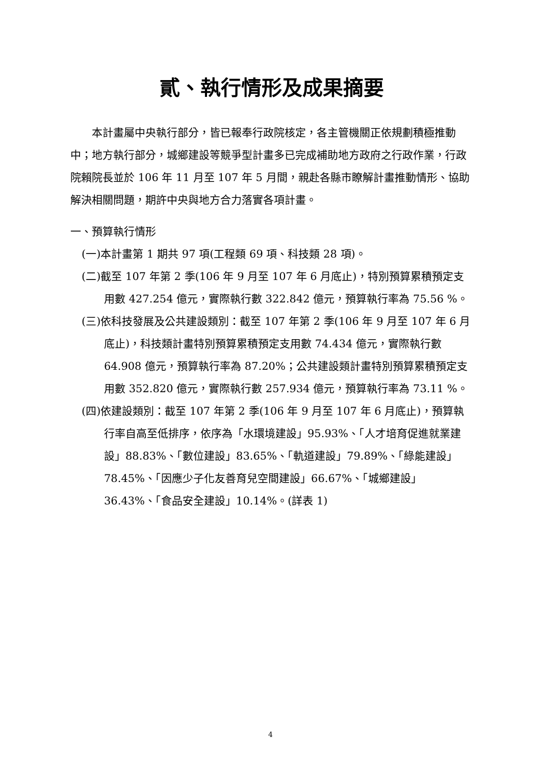貳、執行情形及成果摘要
本計畫屬中央執行部分，皆已報奉行政院核定，各主管機關正依規劃積極推動中；地方執行部分，城鄉建設等競爭型計畫多已完成補助地方政府之行政作業，行政院賴院長並於 106 年 11 月至 107 年 5 月間，親赴各縣市瞭解計畫推動情形、協助解決相關問題，期許中央與地方合力落實各項計畫。
一、預算執行情形
(一)本計畫第 1 期共 97 項(工程類 69 項、科技類 28 項)。
(二)截至 107 年第 2 季(106 年 9 月至 107 年 6 月底止)，特別預算累積預定支用數 427.254 億元，實際執行數 322.842 億元，預算執行率為 75.56 %。
(三)依科技發展及公共建設類別：截至 107 年第 2 季(106 年 9 月至 107 年 6 月底止)，科技類計畫特別預算累積預定支用數 74.434 億元，實際執行數 64.908 億元，預算執行率為 87.20%；公共建設類計畫特別預算累積預定支用數 352.820 億元，實際執行數 257.934 億元，預算執行率為 73.11 %。
(四)依建設類別：截至 107 年第 2 季(106 年 9 月至 107 年 6 月底止)，預算執行率自高至低排序，依序為「水環境建設」95.93%、「人才培育促進就業建設」88.83%、「數位建設」83.65%、「軌道建設」79.89%、「綠能建設」78.45%、「因應少子化友善育兒空間建設」66.67%、「城鄉建設」36.43%、「食品安全建設」10.14%。(詳表 1)
4